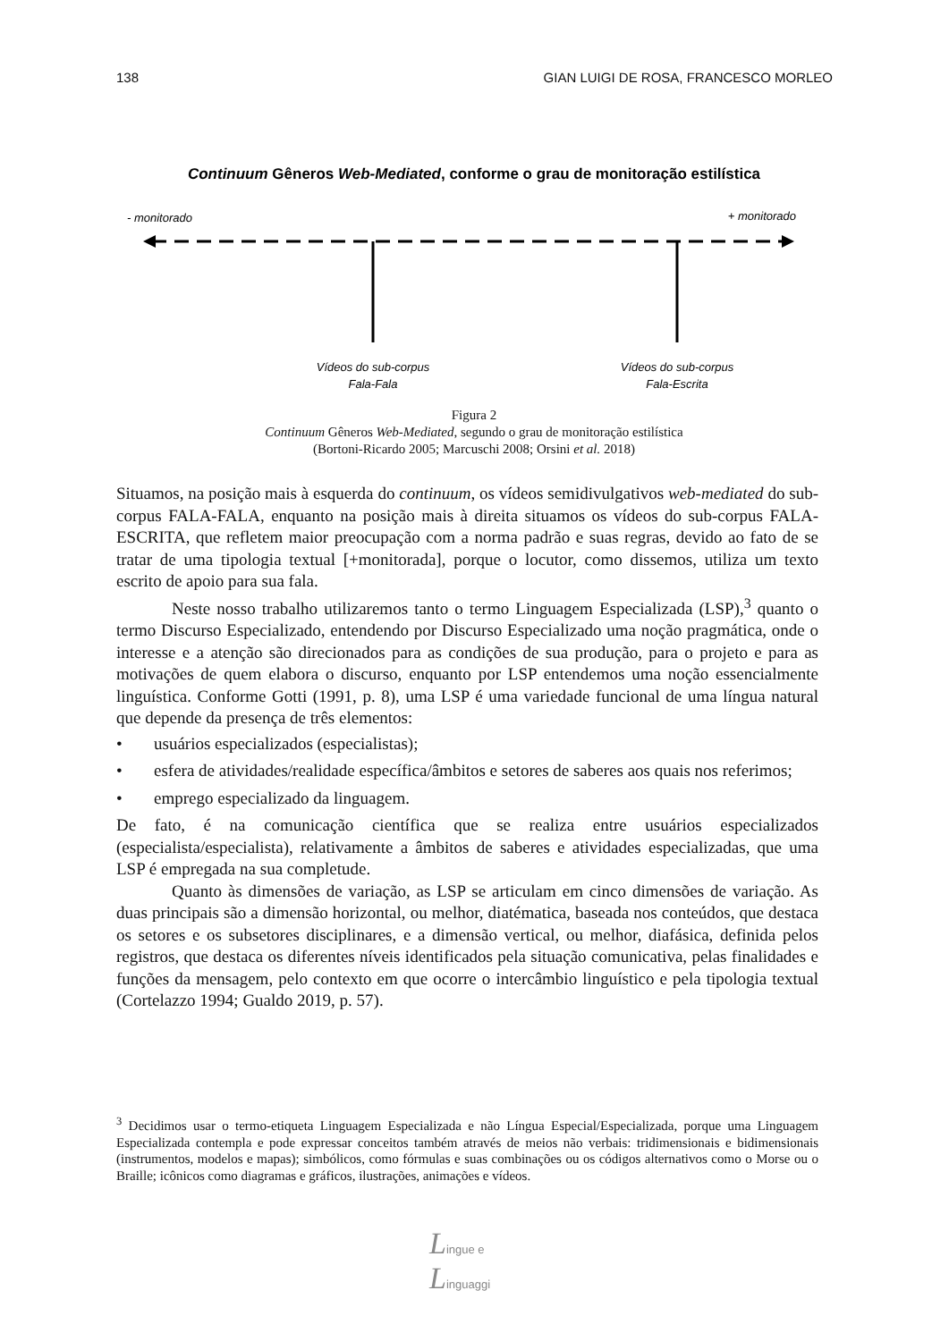138 GIAN LUIGI DE ROSA, FRANCESCO MORLEO
Continuum Gêneros Web-Mediated, conforme o grau de monitoração estilística
- monitorado
+ monitorado
Vídeos do sub-corpus
Fala-Fala
Vídeos do sub-corpus
Fala-Escrita
Figura 2
Continuum Gêneros Web-Mediated, segundo o grau de monitoração estilística
(Bortoni-Ricardo 2005; Marcuschi 2008; Orsini et al. 2018)
Situamos, na posição mais à esquerda do continuum, os vídeos semidivulgativos web-mediated do sub-corpus FALA-FALA, enquanto na posição mais à direita situamos os vídeos do sub-corpus FALA-ESCRITA, que refletem maior preocupação com a norma padrão e suas regras, devido ao fato de se tratar de uma tipologia textual [+monitorada], porque o locutor, como dissemos, utiliza um texto escrito de apoio para sua fala.
Neste nosso trabalho utilizaremos tanto o termo Linguagem Especializada (LSP),<sup>3</sup> quanto o termo Discurso Especializado, entendendo por Discurso Especializado uma noção pragmática, onde o interesse e a atenção são direcionados para as condições de sua produção, para o projeto e para as motivações de quem elabora o discurso, enquanto por LSP entendemos uma noção essencialmente linguística. Conforme Gotti (1991, p. 8), uma LSP é uma variedade funcional de uma língua natural que depende da presença de três elementos:
• usuários especializados (especialistas);
• esfera de atividades/realidade específica/âmbitos e setores de saberes aos quais nos referimos;
• emprego especializado da linguagem.
De fato, é na comunicação científica que se realiza entre usuários especializados (especialista/especialista), relativamente a âmbitos de saberes e atividades especializadas, que uma LSP é empregada na sua completude.
Quanto às dimensões de variação, as LSP se articulam em cinco dimensões de variação. As duas principais são a dimensão horizontal, ou melhor, diatématica, baseada nos conteúdos, que destaca os setores e os subsetores disciplinares, e a dimensão vertical, ou melhor, diafásica, definida pelos registros, que destaca os diferentes níveis identificados pela situação comunicativa, pelas finalidades e funções da mensagem, pelo contexto em que ocorre o intercâmbio linguístico e pela tipologia textual (Cortelazzo 1994; Gualdo 2019, p. 57).
<sup>3</sup> Decidimos usar o termo-etiqueta Linguagem Especializada e não Língua Especial/Especializada, porque uma Linguagem Especializada contempla e pode expressar conceitos também através de meios não verbais: tridimensionais e bidimensionais (instrumentos, modelos e mapas); simbólicos, como fórmulas e suas combinações ou os códigos alternativos como o Morse ou o Braille; icônicos como diagramas e gráficos, ilustrações, animações e vídeos.
Lingue e
Linguaggi